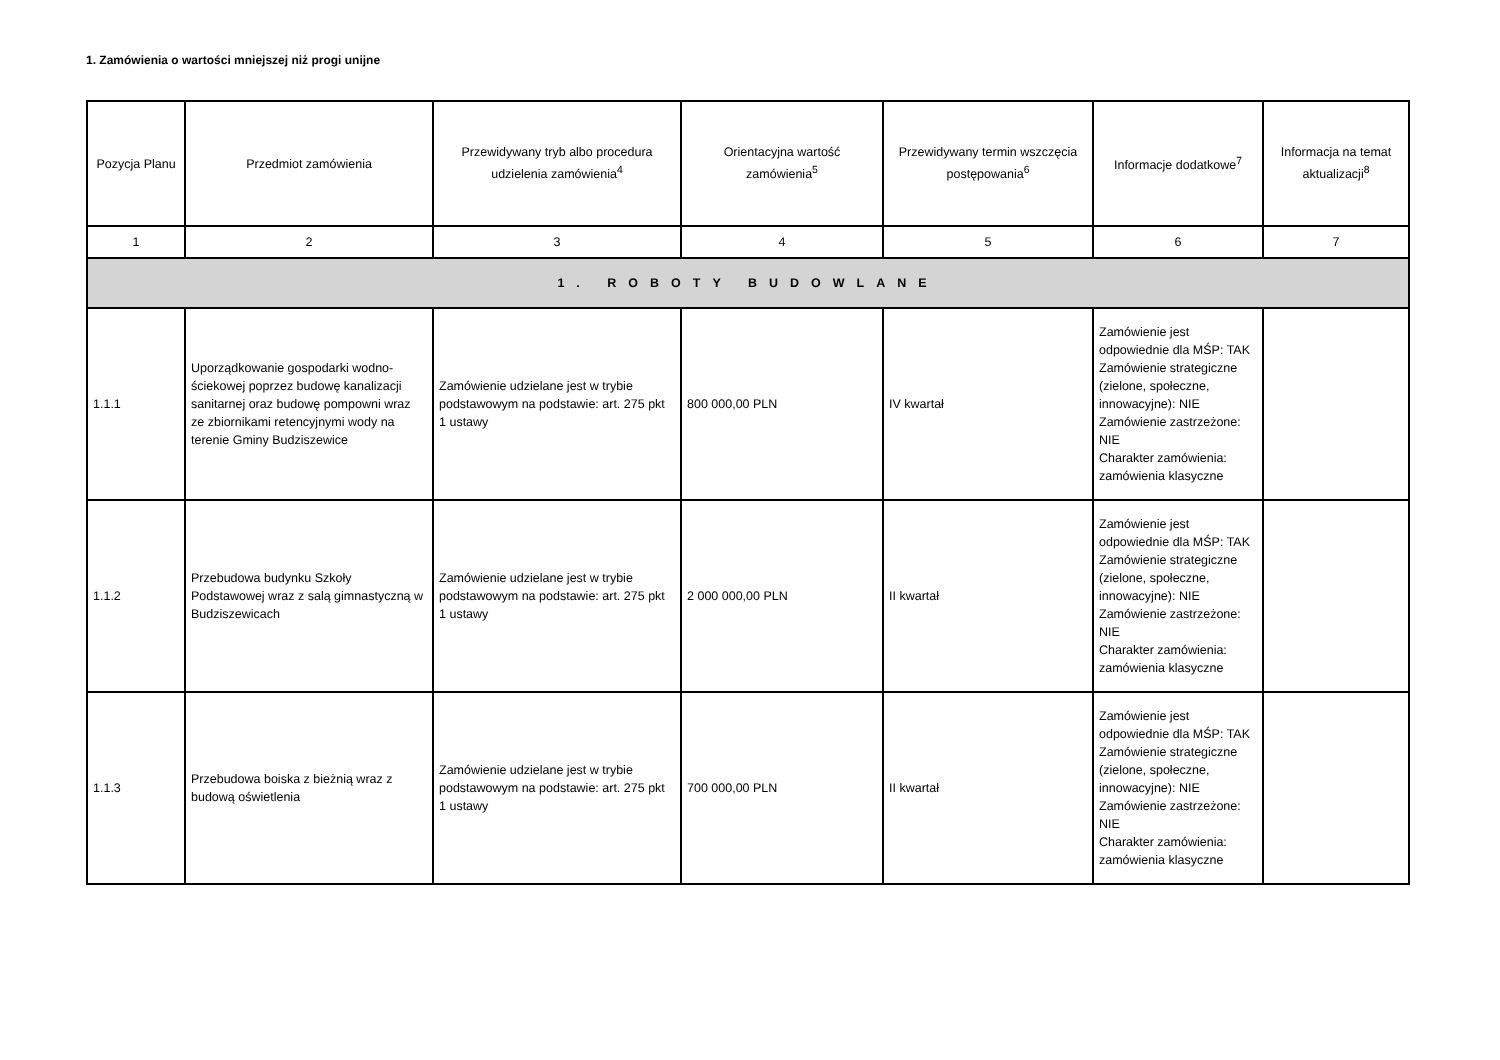1. Zamówienia o wartości mniejszej niż progi unijne
| Pozycja Planu | Przedmiot zamówienia | Przewidywany tryb albo procedura udzielenia zamówienia<sup>4</sup> | Orientacyjna wartość zamówienia<sup>5</sup> | Przewidywany termin wszczęcia postępowania<sup>6</sup> | Informacje dodatkowe<sup>7</sup> | Informacja na temat aktualizacji<sup>8</sup> |
| --- | --- | --- | --- | --- | --- | --- |
| 1 | 2 | 3 | 4 | 5 | 6 | 7 |
| 1. ROBOTY BUDOWLANE | | | | | | |
| 1.1.1 | Uporządkowanie gospodarki wodno-ściekowej poprzez budowę kanalizacji sanitarnej oraz budowę pompowni wraz ze zbiornikami retencyjnymi wody na terenie Gminy Budziszewice | Zamówienie udzielane jest w trybie podstawowym na podstawie: art. 275 pkt 1 ustawy | 800 000,00 PLN | IV kwartał | Zamówienie jest odpowiednie dla MŚP: TAK Zamówienie strategiczne (zielone, społeczne, innowacyjne): NIE Zamówienie zastrzeżone: NIE Charakter zamówienia: zamówienia klasyczne | |
| 1.1.2 | Przebudowa budynku Szkoły Podstawowej wraz z salą gimnastyczną w Budziszewicach | Zamówienie udzielane jest w trybie podstawowym na podstawie: art. 275 pkt 1 ustawy | 2 000 000,00 PLN | II kwartał | Zamówienie jest odpowiednie dla MŚP: TAK Zamówienie strategiczne (zielone, społeczne, innowacyjne): NIE Zamówienie zastrzeżone: NIE Charakter zamówienia: zamówienia klasyczne | |
| 1.1.3 | Przebudowa boiska z bieżnią wraz z budową oświetlenia | Zamówienie udzielane jest w trybie podstawowym na podstawie: art. 275 pkt 1 ustawy | 700 000,00 PLN | II kwartał | Zamówienie jest odpowiednie dla MŚP: TAK Zamówienie strategiczne (zielone, społeczne, innowacyjne): NIE Zamówienie zastrzeżone: NIE Charakter zamówienia: zamówienia klasyczne | |